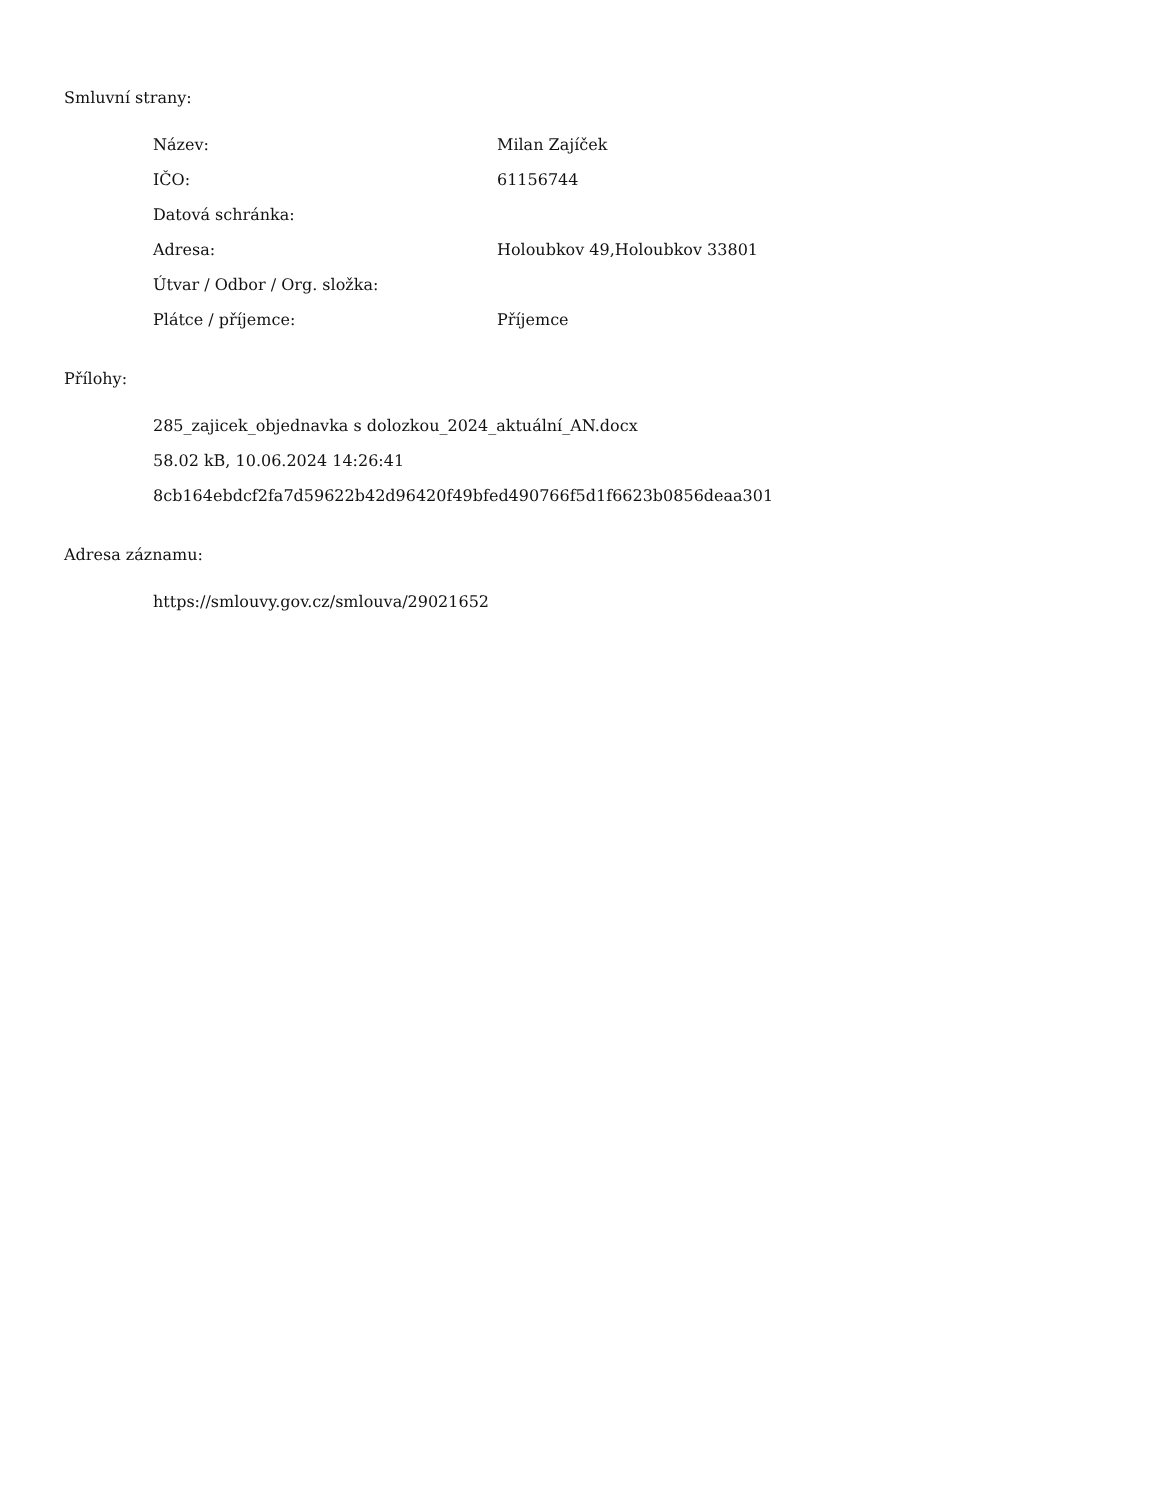Smluvní strany:
| Název: | Milan Zajíček |
| IČO: | 61156744 |
| Datová schránka: | |
| Adresa: | Holoubkov 49,Holoubkov 33801 |
| Útvar / Odbor / Org. složka: | |
| Plátce / příjemce: | Příjemce |
Přílohy:
285_zajicek_objednavka s dolozkou_2024_aktuální_AN.docx
58.02 kB, 10.06.2024 14:26:41
8cb164ebdcf2fa7d59622b42d96420f49bfed490766f5d1f6623b0856deaa301
Adresa záznamu:
https://smlouvy.gov.cz/smlouva/29021652